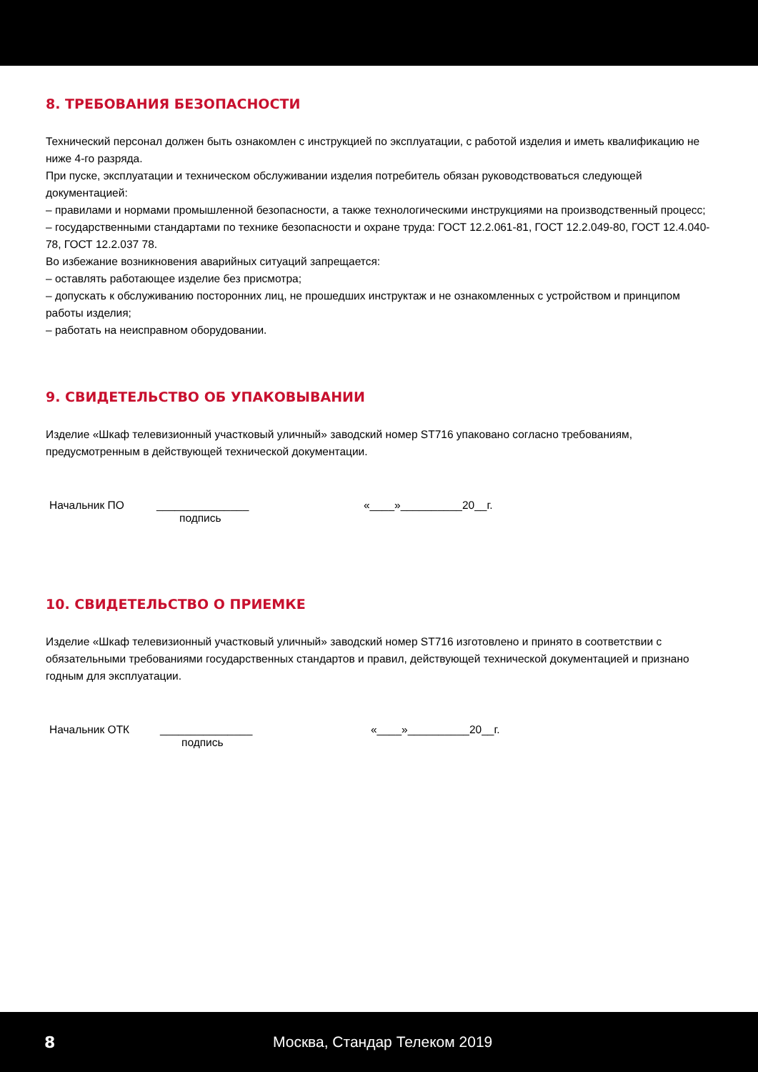8. ТРЕБОВАНИЯ БЕЗОПАСНОСТИ
Технический персонал должен быть ознакомлен с инструкцией по эксплуатации, с работой изделия и иметь квалификацию не ниже 4-го разряда.
При пуске, эксплуатации и техническом обслуживании изделия потребитель обязан руководствоваться следующей документацией:
– правилами и нормами промышленной безопасности, а также технологическими инструкциями на производственный процесс;
– государственными стандартами по технике безопасности и охране труда: ГОСТ 12.2.061-81, ГОСТ 12.2.049-80, ГОСТ 12.4.040-78, ГОСТ 12.2.037 78.
Во избежание возникновения аварийных ситуаций запрещается:
– оставлять работающее изделие без присмотра;
– допускать к обслуживанию посторонних лиц, не прошедших инструктаж и не ознакомленных с устройством и принципом работы изделия;
– работать на неисправном оборудовании.
9. СВИДЕТЕЛЬСТВО ОБ УПАКОВЫВАНИИ
Изделие «Шкаф телевизионный участковый уличный» заводский номер ST716 упаковано согласно требованиям, предусмотренным в действующей технической документации.
Начальник ПО _______________ «____»__________20__г.
подпись
10. СВИДЕТЕЛЬСТВО О ПРИЕМКЕ
Изделие «Шкаф телевизионный участковый уличный» заводский номер ST716 изготовлено и принято в соответствии с обязательными требованиями государственных стандартов и правил, действующей технической документацией и признано годным для эксплуатации.
Начальник ОТК _______________ «____»__________20__г.
подпись
8 Москва, Стандар Телеком 2019